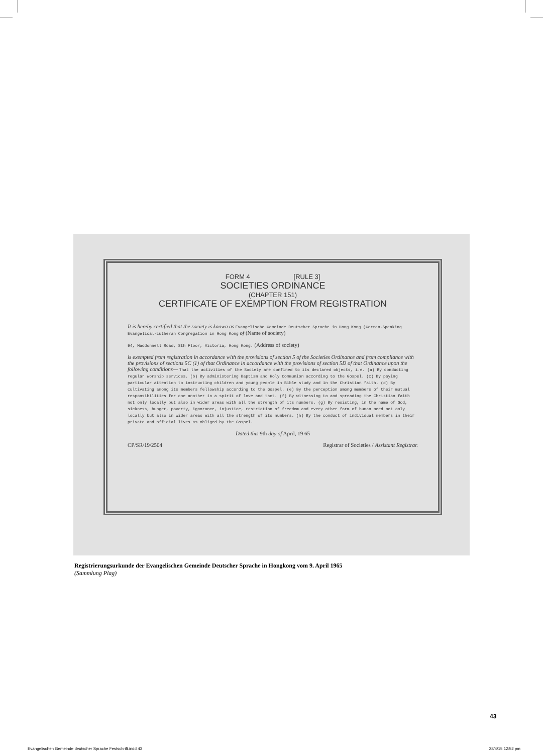FORM 4 [RULE 3]
SOCIETIES ORDINANCE
(CHAPTER 151)
CERTIFICATE OF EXEMPTION FROM REGISTRATION
It is hereby certified that the society is known as Evangelische Gemeinde Deutscher Sprache in Hong Kong (German-Speaking Evangelical-Lutheran Congregation in Hong Kong of (Name of society)
94, Macdonnell Road, 8th Floor, Victoria, Hong Kong. (Address of society)
is exempted from registration in accordance with the provisions of section 5 of the Societies Ordinance and from compliance with the provisions of sections 5C (1) of that Ordinance in accordance with the provisions of section 5D of that Ordinance upon the following conditions— That the activities of the Society are confined to its declared objects, i.e. (a) By conducting regular worship services. (b) By administering Baptism and Holy Communion according to the Gospel. (c) By paying particular attention to instructing children and young people in Bible study and in the Christian faith. (d) By cultivating among its members fellowship according to the Gospel. (e) By the perception among members of their mutual responsibilities for one another in a spirit of love and tact. (f) By witnessing to and spreading the Christian faith not only locally but also in wider areas with all the strength of its numbers. (g) By resisting, in the name of God, sickness, hunger, poverty, ignorance, injustice, restriction of freedom and every other form of human need not only locally but also in wider areas with all the strength of its numbers. (h) By the conduct of individual members in their private and official lives as obliged by the Gospel.
Dated this 9th day of April, 19 65
CP/SR/19/2504 Registrar of Societies / Assistant Registrar.
Registrierungsurkunde der Evangelischen Gemeinde Deutscher Sprache in Hongkong vom 9. April 1965
(Sammlung Plag)
43
Evangelischen Gemeinde deutscher Sprache Festschrift.indd 43 28/4/15 12:52 pm